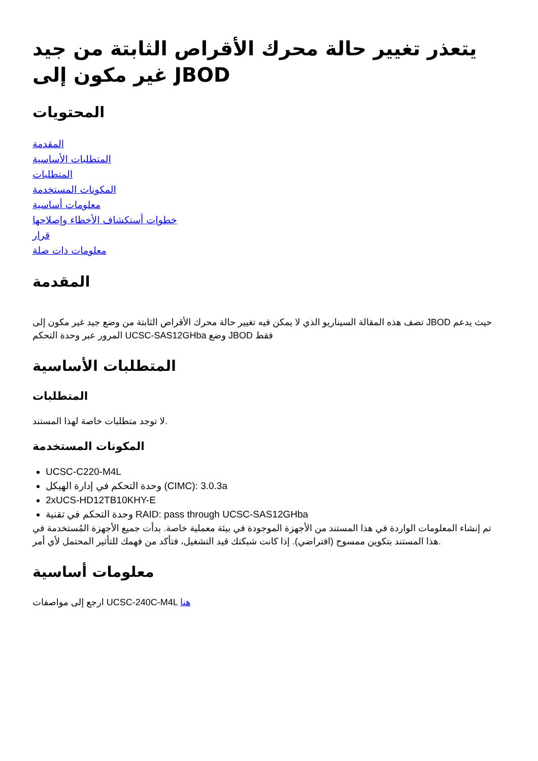يتعذر تغيير حالة محرك الأقراص الثابتة من جيد غير مكون إلى JBOD
المحتويات
المقدمة
المتطلبات الأساسية
المتطلبات
المكونات المستخدمة
معلومات أساسية
خطوات أستكشاف الأخطاء وإصلاحها
قرار
معلومات ذات صلة
المقدمة
تصف هذه المقالة السيناريو الذي لا يمكن فيه تغيير حالة محرك الأقراص الثابتة من وضع جيد غير مكون إلى JBOD حيث يدعم المرور عبر وحدة التحكم UCSC-SAS12GHba وضع JBOD فقط
المتطلبات الأساسية
المتطلبات
لا توجد متطلبات خاصة لهذا المستند.
المكونات المستخدمة
UCSC-C220-M4L
وحدة التحكم في إدارة الهيكل (CIMC): 3.0.3a
2xUCS-HD12TB10KHY-E
وحدة التحكم في تقنية RAID: pass through UCSC-SAS12GHba
تم إنشاء المعلومات الواردة في هذا المستند من الأجهزة الموجودة في بيئة معملية خاصة. بدأت جميع الأجهزة المُستخدمة في هذا المستند بتكوين ممسوح (افتراضي). إذا كانت شبكتك قيد التشغيل، فتأكد من فهمك للتأثير المحتمل لأي أمر.
معلومات أساسية
ارجع إلى مواصفات UCSC-240C-M4L هنا